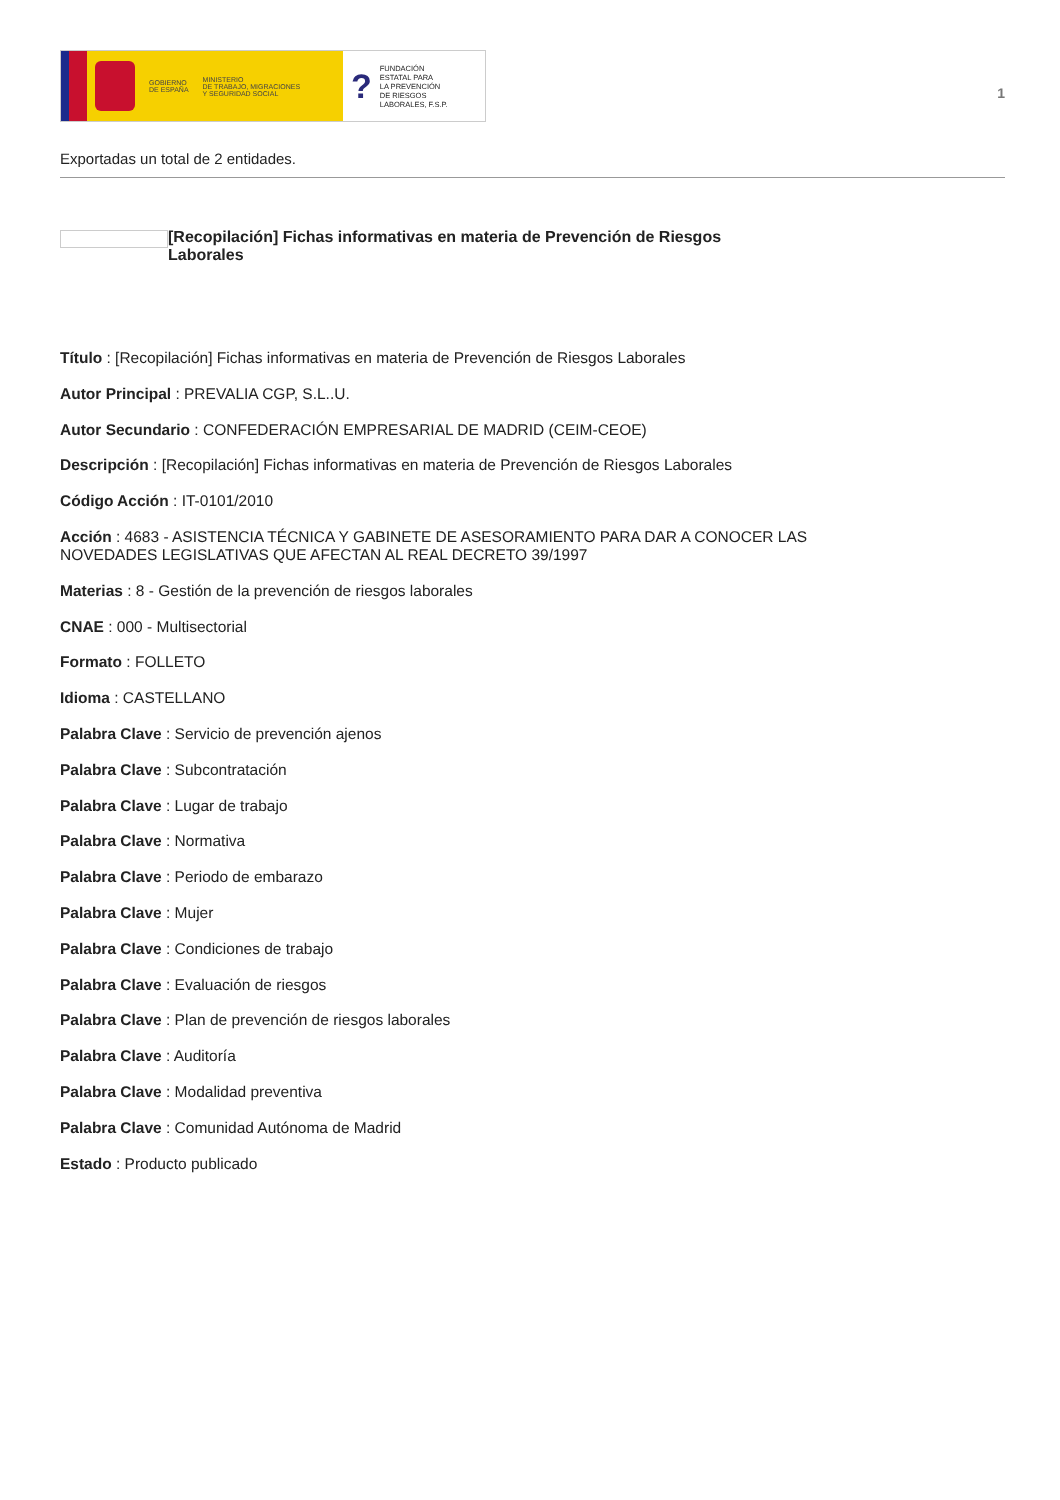GOBIERNO
DE ESPAÑA
MINISTERIO
DE TRABAJO, MIGRACIONES
Y SEGURIDAD SOCIAL
?
FUNDACIÓN
ESTATAL PARA
LA PREVENCIÓN
DE RIESGOS
LABORALES, F.S.P.
1
Exportadas un total de 2 entidades.
[Recopilación] Fichas informativas en materia de Prevención de Riesgos Laborales
Título : [Recopilación] Fichas informativas en materia de Prevención de Riesgos Laborales
Autor Principal : PREVALIA CGP, S.L..U.
Autor Secundario : CONFEDERACIÓN EMPRESARIAL DE MADRID (CEIM-CEOE)
Descripción : [Recopilación] Fichas informativas en materia de Prevención de Riesgos Laborales
Código Acción : IT-0101/2010
Acción : 4683 - ASISTENCIA TÉCNICA Y GABINETE DE ASESORAMIENTO PARA DAR A CONOCER LAS
NOVEDADES LEGISLATIVAS QUE AFECTAN AL REAL DECRETO 39/1997
Materias : 8 - Gestión de la prevención de riesgos laborales
CNAE : 000 - Multisectorial
Formato : FOLLETO
Idioma : CASTELLANO
Palabra Clave : Servicio de prevención ajenos
Palabra Clave : Subcontratación
Palabra Clave : Lugar de trabajo
Palabra Clave : Normativa
Palabra Clave : Periodo de embarazo
Palabra Clave : Mujer
Palabra Clave : Condiciones de trabajo
Palabra Clave : Evaluación de riesgos
Palabra Clave : Plan de prevención de riesgos laborales
Palabra Clave : Auditoría
Palabra Clave : Modalidad preventiva
Palabra Clave : Comunidad Autónoma de Madrid
Estado : Producto publicado